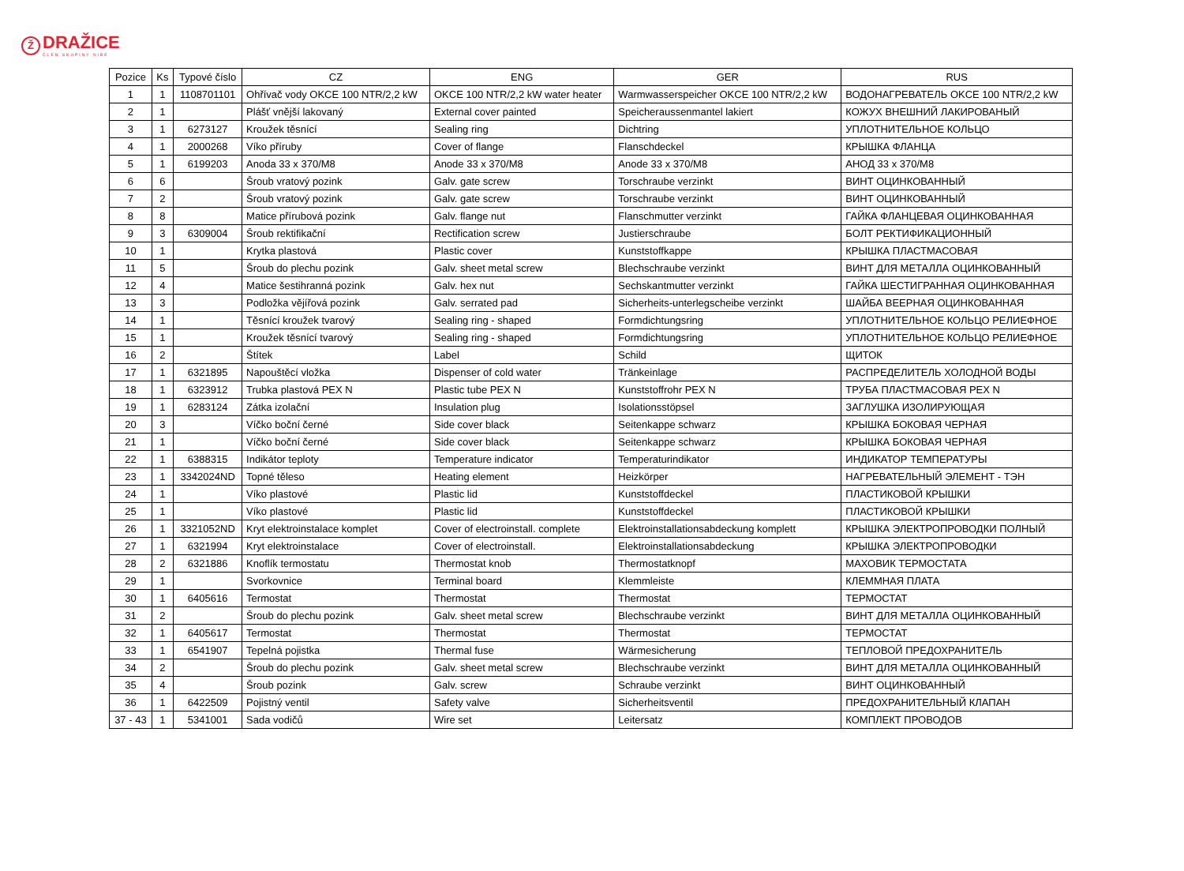Ž DRAŽICE ČLEN SKUPINY NIBE
| Pozice | Ks | Typové číslo | CZ | ENG | GER | RUS |
| --- | --- | --- | --- | --- | --- | --- |
| 1 | 1 | 1108701101 | Ohřívač vody OKCE 100 NTR/2,2 kW | OKCE 100 NTR/2,2 kW water heater | Warmwasserspeicher OKCE 100 NTR/2,2 kW | ВОДОНАГРЕВАТЕЛЬ OKCE 100 NTR/2,2 kW |
| 2 | 1 | | Plášť vnější lakovaný | External cover painted | Speicheraussenmantel lakiert | КОЖУХ ВНЕШНИЙ ЛАКИРОВАНЫЙ |
| 3 | 1 | 6273127 | Kroužek těsnící | Sealing ring | Dichtring | УПЛОТНИТЕЛЬНОЕ КОЛЬЦО |
| 4 | 1 | 2000268 | Víko příruby | Cover of flange | Flanschdeckel | КРЫШКА ФЛАНЦА |
| 5 | 1 | 6199203 | Anoda 33 x 370/M8 | Anode 33 x 370/M8 | Anode 33 x 370/M8 | АНОД 33 x 370/M8 |
| 6 | 6 | | Šroub vratový pozink | Galv. gate screw | Torschraube verzinkt | ВИНТ ОЦИНКОВАННЫЙ |
| 7 | 2 | | Šroub vratový pozink | Galv. gate screw | Torschraube verzinkt | ВИНТ ОЦИНКОВАННЫЙ |
| 8 | 8 | | Matice přírubová pozink | Galv. flange nut | Flanschmutter verzinkt | ГАЙКА ФЛАНЦЕВАЯ ОЦИНКОВАННАЯ |
| 9 | 3 | 6309004 | Šroub rektifikační | Rectification screw | Justierschraube | БОЛТ РЕКТИФИКАЦИОННЫЙ |
| 10 | 1 | | Krytka plastová | Plastic cover | Kunststoffkappe | КРЫШКА ПЛАСТМАСОВАЯ |
| 11 | 5 | | Šroub do plechu pozink | Galv. sheet metal screw | Blechschraube verzinkt | ВИНТ ДЛЯ МЕТАЛЛА ОЦИНКОВАННЫЙ |
| 12 | 4 | | Matice šestihranná pozink | Galv. hex nut | Sechskantmutter verzinkt | ГАЙКА ШЕСТИГРАННАЯ ОЦИНКОВАННАЯ |
| 13 | 3 | | Podložka vějířová pozink | Galv. serrated pad | Sicherheits-unterlegscheibe verzinkt | ШАЙБА ВЕЕРНАЯ ОЦИНКОВАННАЯ |
| 14 | 1 | | Těsnící kroužek tvarový | Sealing ring - shaped | Formdichtungsring | УПЛОТНИТЕЛЬНОЕ КОЛЬЦО РЕЛИЕФНОЕ |
| 15 | 1 | | Kroužek těsnící tvarový | Sealing ring - shaped | Formdichtungsring | УПЛОТНИТЕЛЬНОЕ КОЛЬЦО РЕЛИЕФНОЕ |
| 16 | 2 | | Štítek | Label | Schild | ЩИТОК |
| 17 | 1 | 6321895 | Napouštěcí vložka | Dispenser of cold water | Tränkeinlage | РАСПРЕДЕЛИТЕЛЬ ХОЛОДНОЙ ВОДЫ |
| 18 | 1 | 6323912 | Trubka plastová PEX N | Plastic tube PEX N | Kunststoffrohr PEX N | ТРУБА ПЛАСТМАСОВАЯ PEX N |
| 19 | 1 | 6283124 | Zátka izolační | Insulation plug | Isolationsstöpsel | ЗАГЛУШКА ИЗОЛИРУЮЩАЯ |
| 20 | 3 | | Víčko boční černé | Side cover black | Seitenkappe schwarz | КРЫШКА БОКОВАЯ ЧЕРНАЯ |
| 21 | 1 | | Víčko boční černé | Side cover black | Seitenkappe schwarz | КРЫШКА БОКОВАЯ ЧЕРНАЯ |
| 22 | 1 | 6388315 | Indikátor teploty | Temperature indicator | Temperaturindikator | ИНДИКАТОР ТЕМПЕРАТУРЫ |
| 23 | 1 | 3342024ND | Topné těleso | Heating element | Heizkörper | НАГРЕВАТЕЛЬНЫЙ ЭЛЕМЕНТ - ТЭН |
| 24 | 1 | | Víko plastové | Plastic lid | Kunststoffdeckel | ПЛАСТИКОВОЙ КРЫШКИ |
| 25 | 1 | | Víko plastové | Plastic lid | Kunststoffdeckel | ПЛАСТИКОВОЙ КРЫШКИ |
| 26 | 1 | 3321052ND | Kryt elektroinstalace komplet | Cover of electroinstall. complete | Elektroinstallationsabdeckung komplett | КРЫШКА ЭЛЕКТРОПРОВОДКИ ПОЛНЫЙ |
| 27 | 1 | 6321994 | Kryt elektroinstalace | Cover of electroinstall. | Elektroinstallationsabdeckung | КРЫШКА ЭЛЕКТРОПРОВОДКИ |
| 28 | 2 | 6321886 | Knoflík termostatu | Thermostat knob | Thermostatknopf | МАХОВИК ТЕРМОСТАТА |
| 29 | 1 | | Svorkovnice | Terminal board | Klemmleiste | КЛЕММНАЯ ПЛАТА |
| 30 | 1 | 6405616 | Termostat | Thermostat | Thermostat | ТЕРМОСТАТ |
| 31 | 2 | | Šroub do plechu pozink | Galv. sheet metal screw | Blechschraube verzinkt | ВИНТ ДЛЯ МЕТАЛЛА ОЦИНКОВАННЫЙ |
| 32 | 1 | 6405617 | Termostat | Thermostat | Thermostat | ТЕРМОСТАТ |
| 33 | 1 | 6541907 | Tepelná pojistka | Thermal fuse | Wärmesicherung | ТЕПЛОВОЙ ПРЕДОХРАНИТЕЛЬ |
| 34 | 2 | | Šroub do plechu pozink | Galv. sheet metal screw | Blechschraube verzinkt | ВИНТ ДЛЯ МЕТАЛЛА ОЦИНКОВАННЫЙ |
| 35 | 4 | | Šroub pozink | Galv. screw | Schraube verzinkt | ВИНТ ОЦИНКОВАННЫЙ |
| 36 | 1 | 6422509 | Pojistný ventil | Safety valve | Sicherheitsventil | ПРЕДОХРАНИТЕЛЬНЫЙ КЛАПАН |
| 37 - 43 | 1 | 5341001 | Sada vodičů | Wire set | Leitersatz | КОМПЛЕКТ ПРОВОДОВ |